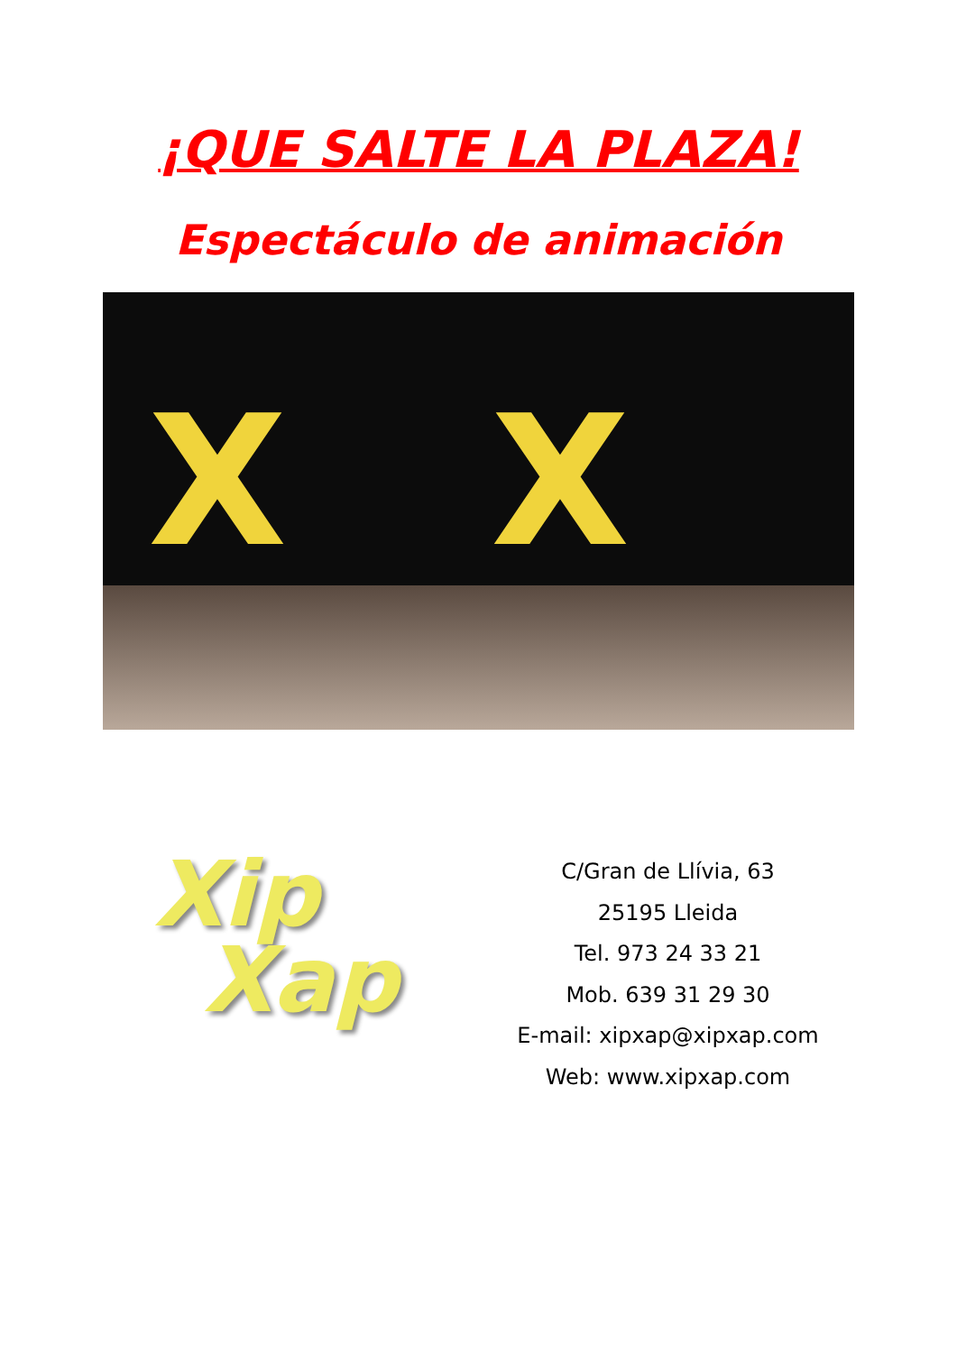¡QUE SALTE LA PLAZA!
Espectáculo de animación
X X
Xip
Xap
C/Gran de Llívia, 63
25195 Lleida
Tel. 973 24 33 21
Mob. 639 31 29 30
E-mail: xipxap@xipxap.com
Web: www.xipxap.com